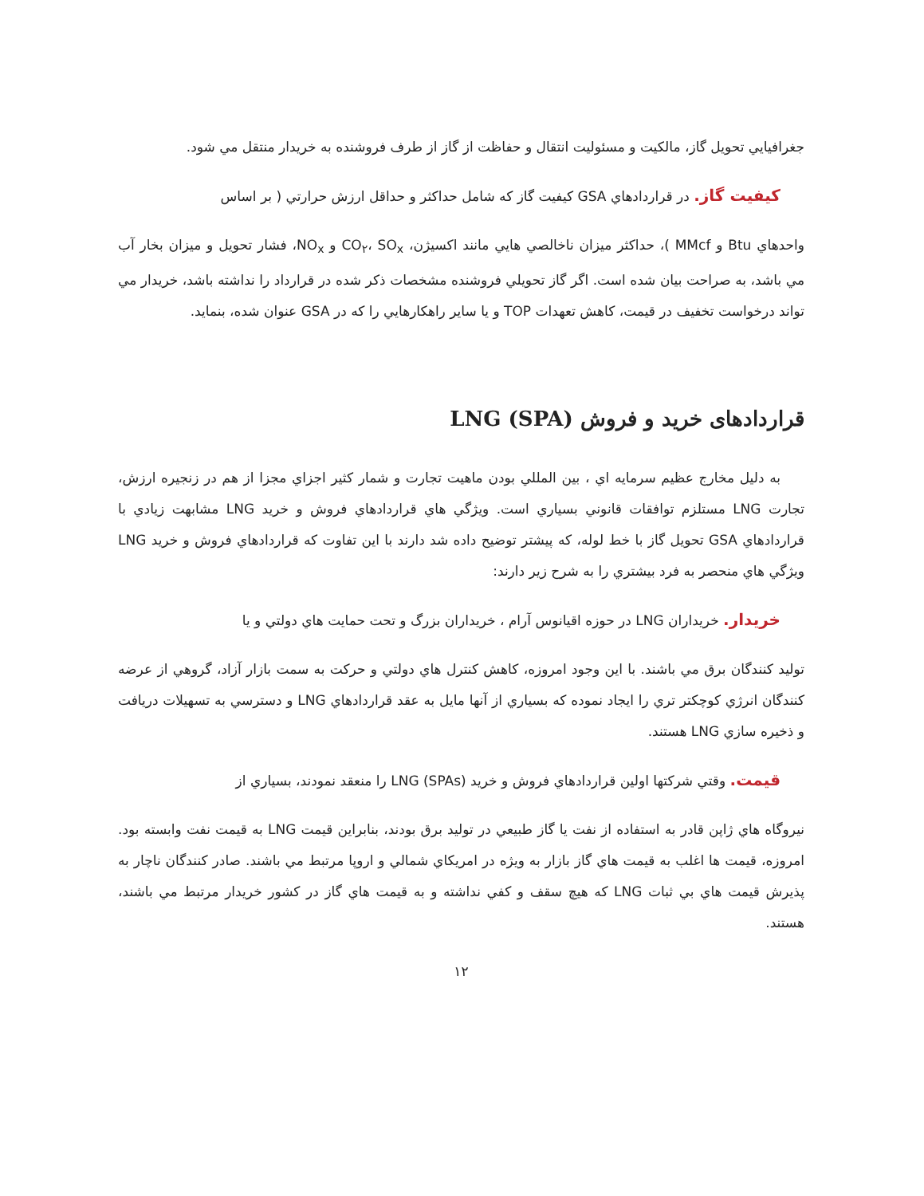جغرافيايي تحويل گاز، مالكيت و مسئوليت انتقال و حفاظت از گاز از طرف فروشنده به خريدار منتقل مي شود.
كيفيت گاز. در قراردادهاي GSA كيفيت گاز كه شامل حداكثر و حداقل ارزش حرارتي ( بر اساس
واحدهاي Btu و MMcf )، حداكثر ميزان ناخالصي هايي مانند اكسيژن، CO<sub>۲</sub>، SO<sub>x</sub> و NO<sub>x</sub>، فشار تحويل و ميزان بخار آب مي باشد، به صراحت بيان شده است. اگر گاز تحويلي فروشنده مشخصات ذكر شده در قرارداد را نداشته باشد، خريدار مي تواند درخواست تخفيف در قيمت، كاهش تعهدات TOP و يا ساير راهكارهايي را كه در GSA عنوان شده، بنمايد.
قراردادهای خرید و فروش LNG (SPA)
به دليل مخارج عظيم سرمايه اي ، بين المللي بودن ماهيت تجارت و شمار كثير اجزاي مجزا از هم در زنجيره ارزش، تجارت LNG مستلزم توافقات قانوني بسياري است. ويژگي هاي قراردادهاي فروش و خريد LNG مشابهت زيادي با قراردادهاي GSA تحويل گاز با خط لوله، كه پيشتر توضيح داده شد دارند با اين تفاوت كه قراردادهاي فروش و خريد LNG ويژگي هاي منحصر به فرد بيشتري را به شرح زير دارند:
خريدار. خريداران LNG در حوزه اقيانوس آرام ، خريداران بزرگ و تحت حمايت هاي دولتي و يا
توليد كنندگان برق مي باشند. با اين وجود امروزه، كاهش كنترل هاي دولتي و حركت به سمت بازار آزاد، گروهي از عرضه كنندگان انرژي كوچكتر تري را ايجاد نموده كه بسياري از آنها مايل به عقد قراردادهاي LNG و دسترسي به تسهيلات دريافت و ذخيره سازي LNG هستند.
قيمت. وقتي شركتها اولين قراردادهاي فروش و خريد LNG (SPAs) را منعقد نمودند، بسياري از
نيروگاه هاي ژاپن قادر به استفاده از نفت يا گاز طبيعي در توليد برق بودند، بنابراين قيمت LNG به قيمت نفت وابسته بود. امروزه، قيمت ها اغلب به قيمت هاي گاز بازار به ويژه در امريكاي شمالي و اروپا مرتبط مي باشند. صادر كنندگان ناچار به پذيرش قيمت هاي بي ثبات LNG كه هيچ سقف و كفي نداشته و به قيمت هاي گاز در كشور خريدار مرتبط مي باشند، هستند.
۱۲